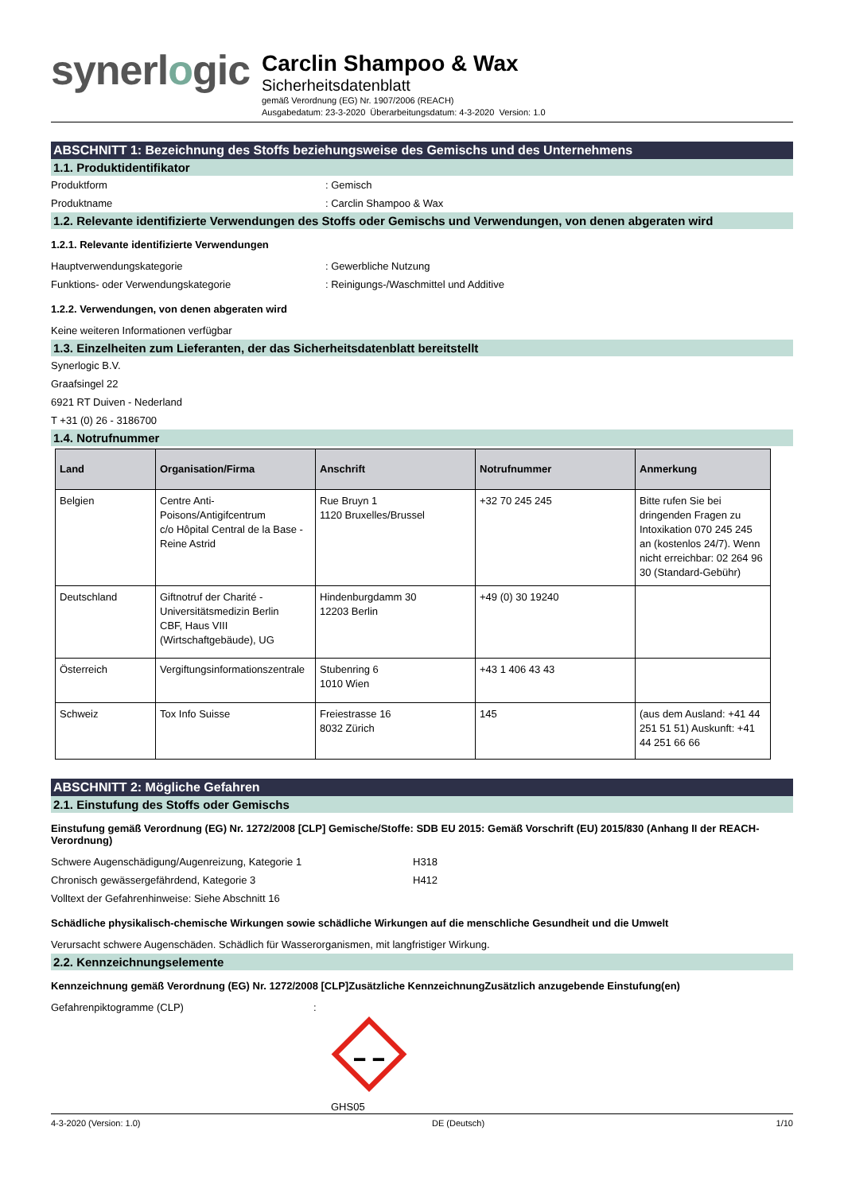synerlogic
Carclin Shampoo & Wax
Sicherheitsdatenblatt
gemäß Verordnung (EG) Nr. 1907/2006 (REACH)
Ausgabedatum: 23-3-2020 Überarbeitungsdatum: 4-3-2020 Version: 1.0
ABSCHNITT 1: Bezeichnung des Stoffs beziehungsweise des Gemischs und des Unternehmens
1.1. Produktidentifikator
Produktform : Gemisch
Produktname : Carclin Shampoo & Wax
1.2. Relevante identifizierte Verwendungen des Stoffs oder Gemischs und Verwendungen, von denen abgeraten wird
1.2.1. Relevante identifizierte Verwendungen
Hauptverwendungskategorie : Gewerbliche Nutzung
Funktions- oder Verwendungskategorie : Reinigungs-/Waschmittel und Additive
1.2.2. Verwendungen, von denen abgeraten wird
Keine weiteren Informationen verfügbar
1.3. Einzelheiten zum Lieferanten, der das Sicherheitsdatenblatt bereitstellt
Synerlogic B.V.
Graafsingel 22
6921 RT Duiven - Nederland
T +31 (0) 26 - 3186700
1.4. Notrufnummer
| Land | Organisation/Firma | Anschrift | Notrufnummer | Anmerkung |
| --- | --- | --- | --- | --- |
| Belgien | Centre Anti-Poisons/Antigifcentrum c/o Hôpital Central de la Base - Reine Astrid | Rue Bruyn 1 1120 Bruxelles/Brussel | +32 70 245 245 | Bitte rufen Sie bei dringenden Fragen zu Intoxikation 070 245 245 an (kostenlos 24/7). Wenn nicht erreichbar: 02 264 96 30 (Standard-Gebühr) |
| Deutschland | Giftnotruf der Charité - Universitätsmedizin Berlin CBF, Haus VIII (Wirtschaftgebäude), UG | Hindenburgdamm 30 12203 Berlin | +49 (0) 30 19240 | |
| Österreich | Vergiftungsinformationszentrale | Stubenring 6 1010 Wien | +43 1 406 43 43 | |
| Schweiz | Tox Info Suisse | Freiestrasse 16 8032 Zürich | 145 | (aus dem Ausland: +41 44 251 51 51) Auskunft: +41 44 251 66 66 |
ABSCHNITT 2: Mögliche Gefahren
2.1. Einstufung des Stoffs oder Gemischs
Einstufung gemäß Verordnung (EG) Nr. 1272/2008 [CLP] Gemische/Stoffe: SDB EU 2015: Gemäß Vorschrift (EU) 2015/830 (Anhang II der REACH-Verordnung)
Schwere Augenschädigung/Augenreizung, Kategorie 1 H318
Chronisch gewässergefährdend, Kategorie 3 H412
Volltext der Gefahrenhinweise: Siehe Abschnitt 16
Schädliche physikalisch-chemische Wirkungen sowie schädliche Wirkungen auf die menschliche Gesundheit und die Umwelt
Verursacht schwere Augenschäden. Schädlich für Wasserorganismen, mit langfristiger Wirkung.
2.2. Kennzeichnungselemente
Kennzeichnung gemäß Verordnung (EG) Nr. 1272/2008 [CLP]Zusätzliche KennzeichnungZusätzlich anzugebende Einstufung(en)
Gefahrenpiktogramme (CLP) :
GHS05
4-3-2020 (Version: 1.0) DE (Deutsch) 1/10